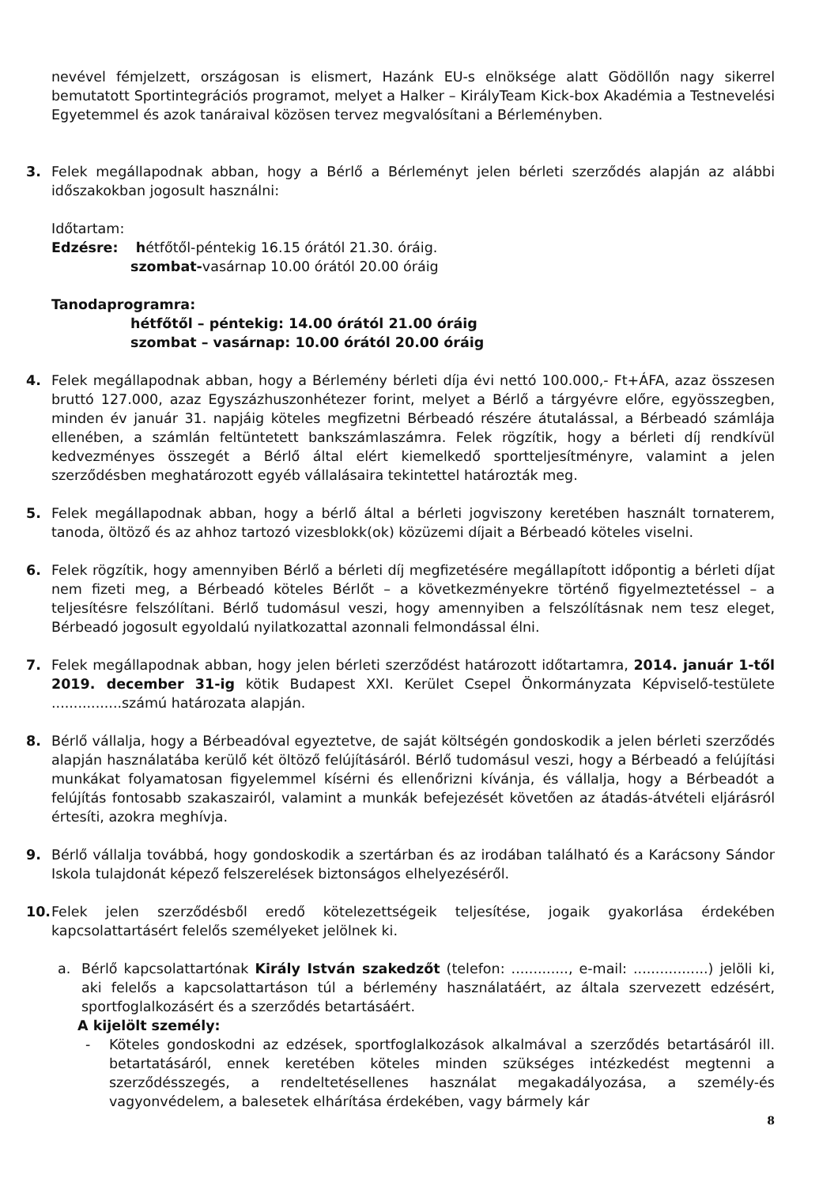nevével fémjelzett, országosan is elismert, Hazánk EU-s elnöksége alatt Gödöllőn nagy sikerrel bemutatott Sportintegrációs programot, melyet a Halker – KirályTeam Kick-box Akadémia a Testnevelési Egyetemmel és azok tanáraival közösen tervez megvalósítani a Bérleményben.
3. Felek megállapodnak abban, hogy a Bérlő a Bérleményt jelen bérleti szerződés alapján az alábbi időszakokban jogosult használni:
Időtartam:
Edzésre: hétfőtől-péntekig 16.15 órától 21.30. óráig.
szombat-vasárnap 10.00 órától 20.00 óráig
Tanodaprogramra:
hétfőtől – péntekig: 14.00 órától 21.00 óráig
szombat – vasárnap: 10.00 órától 20.00 óráig
4. Felek megállapodnak abban, hogy a Bérlemény bérleti díja évi nettó 100.000,- Ft+ÁFA, azaz összesen bruttó 127.000, azaz Egyszázhuszonhétezer forint, melyet a Bérlő a tárgyévre előre, egyösszegben, minden év január 31. napjáig köteles megfizetni Bérbeadó részére átutalással, a Bérbeadó számlája ellenében, a számlán feltüntetett bankszámlaszámra. Felek rögzítik, hogy a bérleti díj rendkívül kedvezményes összegét a Bérlő által elért kiemelkedő sportteljesítményre, valamint a jelen szerződésben meghatározott egyéb vállalásaira tekintettel határozták meg.
5. Felek megállapodnak abban, hogy a bérlő által a bérleti jogviszony keretében használt tornaterem, tanoda, öltöző és az ahhoz tartozó vizesblokk(ok) közüzemi díjait a Bérbeadó köteles viselni.
6. Felek rögzítik, hogy amennyiben Bérlő a bérleti díj megfizetésére megállapított időpontig a bérleti díjat nem fizeti meg, a Bérbeadó köteles Bérlőt – a következményekre történő figyelmeztetéssel – a teljesítésre felszólítani. Bérlő tudomásul veszi, hogy amennyiben a felszólításnak nem tesz eleget, Bérbeadó jogosult egyoldalú nyilatkozattal azonnali felmondással élni.
7. Felek megállapodnak abban, hogy jelen bérleti szerződést határozott időtartamra, 2014. január 1-től 2019. december 31-ig kötik Budapest XXI. Kerület Csepel Önkormányzata Képviselő-testülete ................számú határozata alapján.
8. Bérlő vállalja, hogy a Bérbeadóval egyeztetve, de saját költségén gondoskodik a jelen bérleti szerződés alapján használatába kerülő két öltöző felújításáról. Bérlő tudomásul veszi, hogy a Bérbeadó a felújítási munkákat folyamatosan figyelemmel kísérni és ellenőrizni kívánja, és vállalja, hogy a Bérbeadót a felújítás fontosabb szakaszairól, valamint a munkák befejezését követően az átadás-átvételi eljárásról értesíti, azokra meghívja.
9. Bérlő vállalja továbbá, hogy gondoskodik a szertárban és az irodában található és a Karácsony Sándor Iskola tulajdonát képező felszerelések biztonságos elhelyezéséről.
10. Felek jelen szerződésből eredő kötelezettségeik teljesítése, jogaik gyakorlása érdekében kapcsolattartásért felelős személyeket jelölnek ki.
a. Bérlő kapcsolattartónak Király István szakedzőt (telefon: ............., e-mail: .................) jelöli ki, aki felelős a kapcsolattartáson túl a bérlemény használatáért, az általa szervezett edzésért, sportfoglalkozásért és a szerződés betartásáért.
A kijelölt személy:
- Köteles gondoskodni az edzések, sportfoglalkozások alkalmával a szerződés betartásáról ill. betartatásáról, ennek keretében köteles minden szükséges intézkedést megtenni a szerződésszegés, a rendeltetésellenes használat megakadályozása, a személy-és vagyonvédelem, a balesetek elhárítása érdekében, vagy bármely kár
8